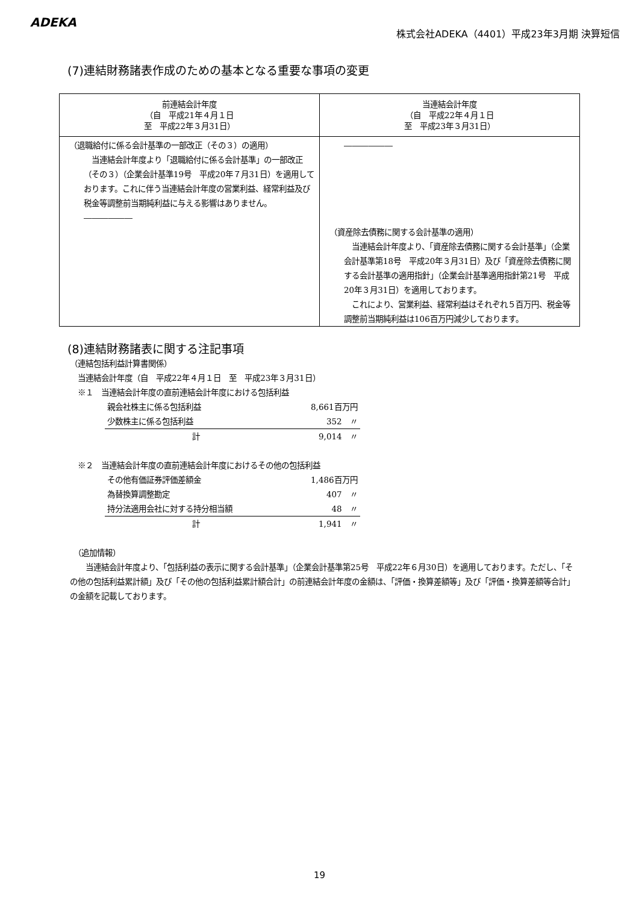ADEKA
株式会社ADEKA（4401）平成23年3月期 決算短信
(7)連結財務諸表作成のための基本となる重要な事項の変更
| 前連結会計年度 （自 平成21年４月１日 至 平成22年３月31日） | 当連結会計年度 （自 平成22年４月１日 至 平成23年３月31日） |
| （退職給付に係る会計基準の一部改正（その３）の適用） 当連結会計年度より「退職給付に係る会計基準」の一部改正（その３）（企業会計基準19号 平成20年７月31日）を適用しております。これに伴う当連結会計年度の営業利益、経常利益及び税金等調整前当期純利益に与える影響はありません。 ―――――― | ―――――― （資産除去債務に関する会計基準の適用） 当連結会計年度より、「資産除去債務に関する会計基準」（企業会計基準第18号 平成20年３月31日）及び「資産除去債務に関する会計基準の適用指針」（企業会計基準適用指針第21号 平成20年３月31日）を適用しております。 これにより、営業利益、経常利益はそれぞれ５百万円、税金等調整前当期純利益は106百万円減少しております。 |
(8)連結財務諸表に関する注記事項
（連結包括利益計算書関係）
　当連結会計年度（自　平成22年４月１日　至　平成23年３月31日）
　※１　当連結会計年度の直前連結会計年度における包括利益
| 親会社株主に係る包括利益 | 8,661百万円 |
| 少数株主に係る包括利益 | 352 〃 |
| 計 | 9,014 〃 |
　※２　当連結会計年度の直前連結会計年度におけるその他の包括利益
| その他有価証券評価差額金 | 1,486百万円 |
| 為替換算調整勘定 | 407 〃 |
| 持分法適用会社に対する持分相当額 | 48 〃 |
| 計 | 1,941 〃 |
　（追加情報）
　　当連結会計年度より、「包括利益の表示に関する会計基準」（企業会計基準第25号　平成22年６月30日）を適用しております。ただし、「その他の包括利益累計額」及び「その他の包括利益累計額合計」の前連結会計年度の金額は、「評価・換算差額等」及び「評価・換算差額等合計」の金額を記載しております。
19